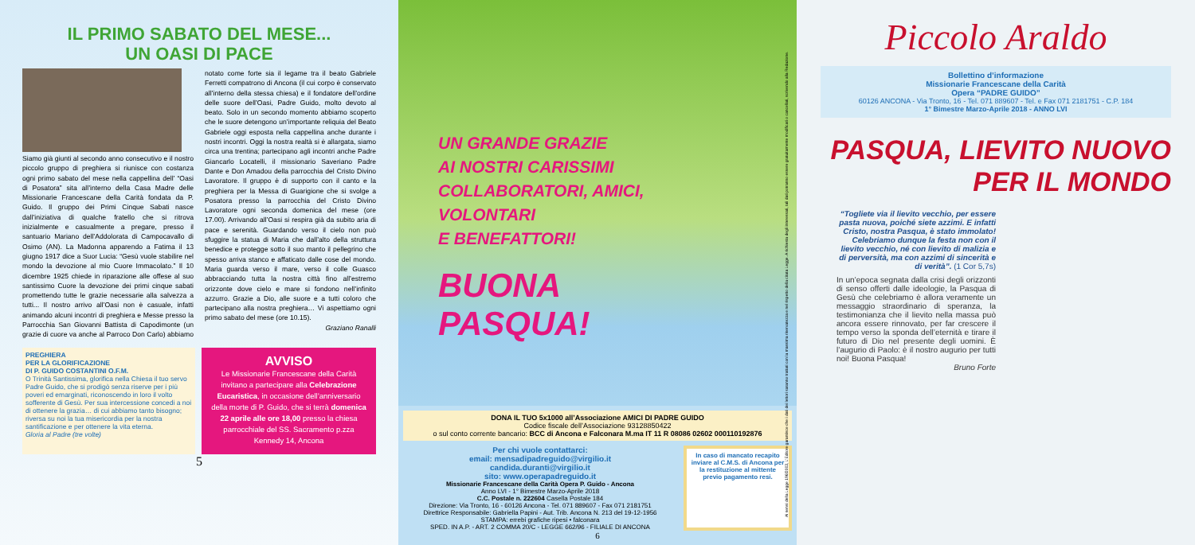IL PRIMO SABATO DEL MESE...
UN OASI DI PACE
Siamo già giunti al secondo anno consecutivo e il nostro piccolo gruppo di preghiera si riunisce con costanza ogni primo sabato del mese nella cappellina dell’ “Oasi di Posatora” sita all’interno della Casa Madre delle Missionarie Francescane della Carità fondata da P. Guido. Il gruppo dei Primi Cinque Sabati nasce dall’iniziativa di qualche fratello che si ritrova inizialmente e casualmente a pregare, presso il santuario Mariano dell’Addolorata di Campocavallo di Osimo (AN). La Madonna apparendo a Fatima il 13 giugno 1917 dice a Suor Lucia: “Gesù vuole stabilire nel mondo la devozione al mio Cuore Immacolato.” Il 10 dicembre 1925 chiede in riparazione alle offese al suo santissimo Cuore la devozione dei primi cinque sabati promettendo tutte le grazie necessarie alla salvezza a tutti... Il nostro arrivo all’Oasi non è casuale, infatti animando alcuni incontri di preghiera e Messe presso la Parrocchia San Giovanni Battista di Capodimonte (un grazie di cuore va anche al Parroco Don Carlo) abbiamo notato come forte sia il legame tra il beato Gabriele Ferretti compatrono di Ancona (il cui corpo è conservato all’interno della stessa chiesa) e il fondatore dell’ordine delle suore dell’Oasi, Padre Guido, molto devoto al beato. Solo in un secondo momento abbiamo scoperto che le suore detengono un’importante reliquia del Beato Gabriele oggi esposta nella cappellina anche durante i nostri incontri. Oggi la nostra realtà si è allargata, siamo circa una trentina; partecipano agli incontri anche Padre Giancarlo Locatelli, il missionario Saveriano Padre Dante e Don Amadou della parrocchia del Cristo Divino Lavoratore. Il gruppo è di supporto con il canto e la preghiera per la Messa di Guarigione che si svolge a Posatora presso la parrocchia del Cristo Divino Lavoratore ogni seconda domenica del mese (ore 17.00). Arrivando all’Oasi si respira già da subito aria di pace e serenità. Guardando verso il cielo non può sfuggire la statua di Maria che dall’alto della struttura benedice e protegge sotto il suo manto il pellegrino che spesso arriva stanco e affaticato dalle cose del mondo. Maria guarda verso il mare, verso il colle Guasco abbracciando tutta la nostra città fino all’estremo orizzonte dove cielo e mare si fondono nell’infinito azzurro. Grazie a Dio, alle suore e a tutti coloro che partecipano alla nostra preghiera… Vi aspettiamo ogni primo sabato del mese (ore 10.15).
Graziano Ranalli
PREGHIERA
PER LA GLORIFICAZIONE
DI P. GUIDO COSTANTINI O.F.M.
O Trinità Santissima, glorifica nella Chiesa il tuo servo Padre Guido, che si prodigò senza riserve per i più poveri ed emarginati, riconoscendo in loro il volto sofferente di Gesù. Per sua intercessione concedi a noi di ottenere la grazia… di cui abbiamo tanto bisogno; riversa su noi la tua misericordia per la nostra santificazione e per ottenere la vita eterna.
Gloria al Padre (tre volte)
AVVISO
Le Missionarie Francescane della Carità invitano a partecipare alla Celebrazione Eucaristica, in occasione dell’anniversario della morte di P. Guido, che si terrà domenica 22 aprile alle ore 18,00 presso la chiesa parrocchiale del SS. Sacramento p.zza Kennedy 14, Ancona
5
UN GRANDE GRAZIE
AI NOSTRI CARISSIMI
COLLABORATORI, AMICI,
VOLONTARI
E BENEFATTORI!
BUONA
PASQUA!
DONA IL TUO 5x1000 all’Associazione AMICI DI PADRE GUIDO
Codice fiscale dell’Associazione 93128850422
o sul conto corrente bancario: BCC di Ancona e Falconara M.ma IT 11 R 08086 02602 000110192876
Per chi vuole contattarci:
email: mensadipadreguido@virgilio.it
candida.duranti@virgilio.it
sito: www.operapadreguido.it
Missionarie Francescane della Carità Opera P. Guido - Ancona
Anno LVI - 1° Bimestre Marzo-Aprile 2018
C.C. Postale n. 222604 Casella Postale 184
Direzione: Via Tronto, 16 - 60126 Ancona - Tel. 071 889607 - Fax 071 2181751
Direttrice Responsabile: Gabriella Papini - Aut. Trib. Ancona N. 213 del 19-12-1956
STAMPA: errebi grafiche ripesi • falconara
SPED. IN A.P. - ART. 2 COMMA 20/C - LEGGE 662/96 - FILIALE DI ANCONA
In caso di mancato recapito inviare al C.M.S. di Ancona per la restituzione al mittente previo pagamento resi.
6
Ai sensi della Legge 196/2003, L’Editore garantisce che i dati dei lettori saranno trattati con la massima riservatezza e nel rispetto della citata Legge. A richiesta degli interessati, tali dati potranno essere gratuitamente modificati o cancellati, scrivendo alla Redazione.
Piccolo Araldo
Bollettino d’informazione
Missionarie Francescane della Carità
Opera “PADRE GUIDO”
60126 ANCONA - Via Tronto, 16 - Tel. 071 889607 - Tel. e Fax 071 2181751 - C.P. 184
1° Bimestre Marzo-Aprile 2018 - ANNO LVI
PASQUA, LIEVITO NUOVO
PER IL MONDO
“Togliete via il lievito vecchio, per essere pasta nuova, poiché siete azzimi. E infatti Cristo, nostra Pasqua, è stato immolato! Celebriamo dunque la festa non con il lievito vecchio, né con lievito di malizia e di perversità, ma con azzimi di sincerità e di verità”. (1 Cor 5,7s)
In un’epoca segnata dalla crisi degli orizzonti di senso offerti dalle ideologie, la Pasqua di Gesù che celebriamo è allora veramente un messaggio straordinario di speranza, la testimonianza che il lievito nella massa può ancora essere rinnovato, per far crescere il tempo verso la sponda dell’eternità e tirare il futuro di Dio nel presente degli uomini. È l’augurio di Paolo: è il nostro augurio per tutti noi! Buona Pasqua!
Bruno Forte